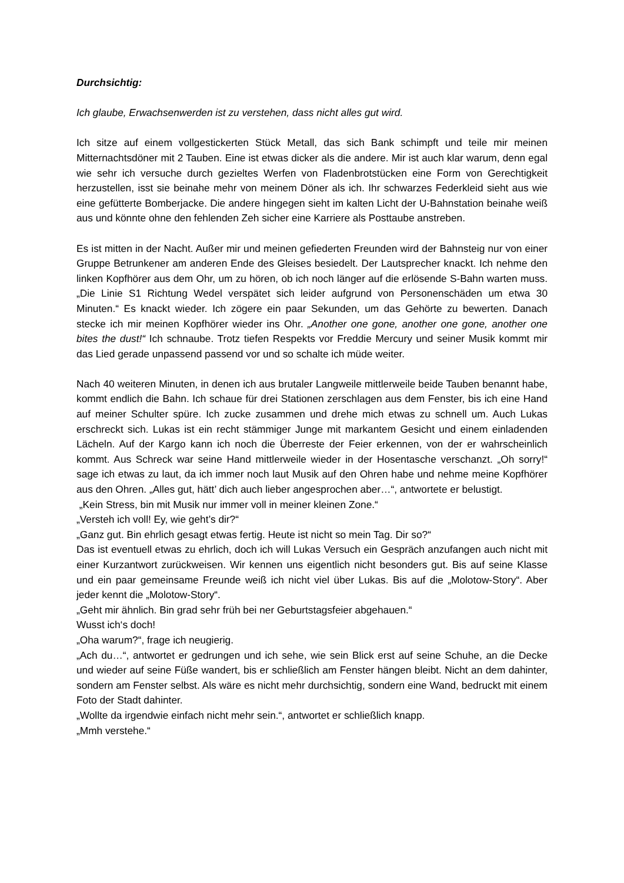Durchsichtig:
Ich glaube, Erwachsenwerden ist zu verstehen, dass nicht alles gut wird.
Ich sitze auf einem vollgestickerten Stück Metall, das sich Bank schimpft und teile mir meinen Mitternachtsdöner mit 2 Tauben. Eine ist etwas dicker als die andere. Mir ist auch klar warum, denn egal wie sehr ich versuche durch gezieltes Werfen von Fladenbrotstücken eine Form von Gerechtigkeit herzustellen, isst sie beinahe mehr von meinem Döner als ich. Ihr schwarzes Federkleid sieht aus wie eine gefütterte Bomberjacke. Die andere hingegen sieht im kalten Licht der U-Bahnstation beinahe weiß aus und könnte ohne den fehlenden Zeh sicher eine Karriere als Posttaube anstreben.
Es ist mitten in der Nacht. Außer mir und meinen gefiederten Freunden wird der Bahnsteig nur von einer Gruppe Betrunkener am anderen Ende des Gleises besiedelt. Der Lautsprecher knackt. Ich nehme den linken Kopfhörer aus dem Ohr, um zu hören, ob ich noch länger auf die erlösende S-Bahn warten muss. „Die Linie S1 Richtung Wedel verspätet sich leider aufgrund von Personenschäden um etwa 30 Minuten.“ Es knackt wieder. Ich zögere ein paar Sekunden, um das Gehörte zu bewerten. Danach stecke ich mir meinen Kopfhörer wieder ins Ohr. „Another one gone, another one gone, another one bites the dust!“ Ich schnaube. Trotz tiefen Respekts vor Freddie Mercury und seiner Musik kommt mir das Lied gerade unpassend passend vor und so schalte ich müde weiter.
Nach 40 weiteren Minuten, in denen ich aus brutaler Langweile mittlerweile beide Tauben benannt habe, kommt endlich die Bahn. Ich schaue für drei Stationen zerschlagen aus dem Fenster, bis ich eine Hand auf meiner Schulter spüre. Ich zucke zusammen und drehe mich etwas zu schnell um. Auch Lukas erschreckt sich. Lukas ist ein recht stämmiger Junge mit markantem Gesicht und einem einladenden Lächeln. Auf der Kargo kann ich noch die Überreste der Feier erkennen, von der er wahrscheinlich kommt. Aus Schreck war seine Hand mittlerweile wieder in der Hosentasche verschanzt. „Oh sorry!“ sage ich etwas zu laut, da ich immer noch laut Musik auf den Ohren habe und nehme meine Kopfhörer aus den Ohren. „Alles gut, hätt’ dich auch lieber angesprochen aber…“, antwortete er belustigt.
„Kein Stress, bin mit Musik nur immer voll in meiner kleinen Zone.“
„Versteh ich voll! Ey, wie geht’s dir?“
„Ganz gut. Bin ehrlich gesagt etwas fertig. Heute ist nicht so mein Tag. Dir so?“
Das ist eventuell etwas zu ehrlich, doch ich will Lukas Versuch ein Gespräch anzufangen auch nicht mit einer Kurzantwort zurückweisen. Wir kennen uns eigentlich nicht besonders gut. Bis auf seine Klasse und ein paar gemeinsame Freunde weiß ich nicht viel über Lukas. Bis auf die „Molotow-Story“. Aber jeder kennt die „Molotow-Story“.
„Geht mir ähnlich. Bin grad sehr früh bei ner Geburtstagsfeier abgehauen.“
Wusst ich‘s doch!
„Oha warum?“, frage ich neugierig.
„Ach du…“, antwortet er gedrungen und ich sehe, wie sein Blick erst auf seine Schuhe, an die Decke und wieder auf seine Füße wandert, bis er schließlich am Fenster hängen bleibt. Nicht an dem dahinter, sondern am Fenster selbst. Als wäre es nicht mehr durchsichtig, sondern eine Wand, bedruckt mit einem Foto der Stadt dahinter.
„Wollte da irgendwie einfach nicht mehr sein.“, antwortet er schließlich knapp.
„Mmh verstehe.“